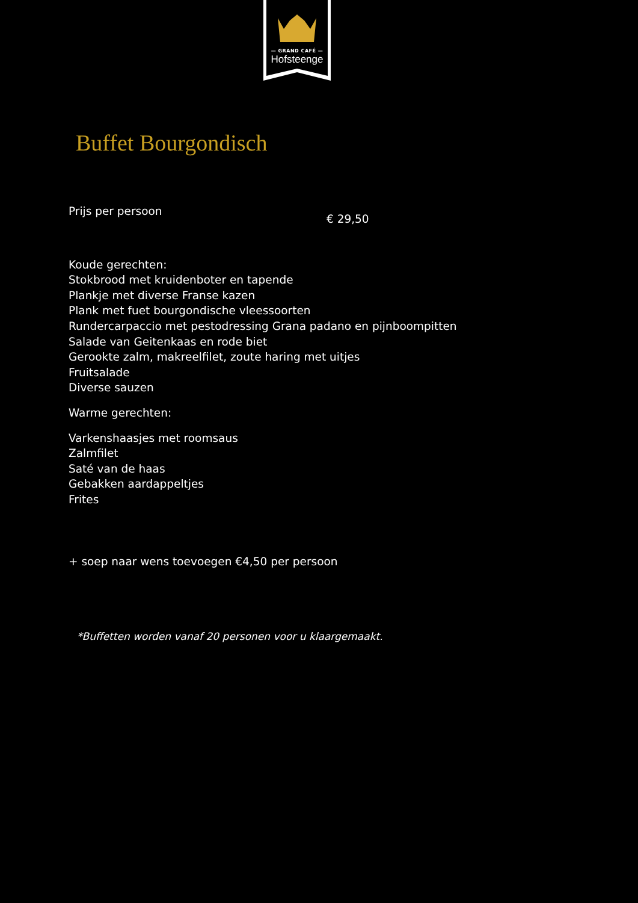— GRAND CAFÉ —
Hofsteenge
Buffet Bourgondisch
Prijs per persoon € 29,50
Koude gerechten:
Stokbrood met kruidenboter en tapende
Plankje met diverse Franse kazen
Plank met fuet bourgondische vleessoorten
Rundercarpaccio met pestodressing Grana padano en pijnboompitten
Salade van Geitenkaas en rode biet
Gerookte zalm, makreelfilet, zoute haring met uitjes
Fruitsalade
Diverse sauzen
Warme gerechten:
Varkenshaasjes met roomsaus
Zalmfilet
Saté van de haas
Gebakken aardappeltjes
Frites
+ soep naar wens toevoegen €4,50 per persoon
*Buffetten worden vanaf 20 personen voor u klaargemaakt.